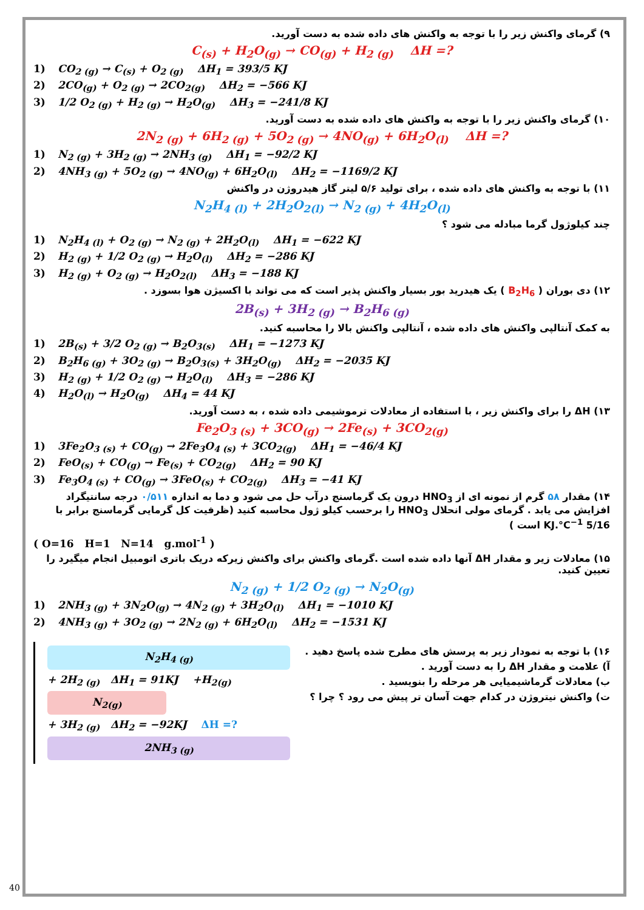۹) گرمای واکنش زیر را با توجه به واکنش های داده شده به دست آورید.
C<sub>(s)</sub> + H<sub>2</sub>O<sub>(g)</sub> → CO<sub>(g)</sub> + H<sub>2 (g)</sub> ΔH =?
1) CO<sub>2 (g)</sub> → C<sub>(s)</sub> + O<sub>2 (g)</sub> ΔH<sub>1</sub> = 393/5 KJ
2) 2CO<sub>(g)</sub> + O<sub>2 (g)</sub> → 2CO<sub>2(g)</sub> ΔH<sub>2</sub> = −566 KJ
3) 1/2 O<sub>2 (g)</sub> + H<sub>2 (g)</sub> → H<sub>2</sub>O<sub>(g)</sub> ΔH<sub>3</sub> = −241/8 KJ
۱۰) گرمای واکنش زیر را با توجه به واکنش های داده شده به دست آورید.
2N<sub>2 (g)</sub> + 6H<sub>2 (g)</sub> + 5O<sub>2 (g)</sub> → 4NO<sub>(g)</sub> + 6H<sub>2</sub>O<sub>(l)</sub> ΔH =?
1) N<sub>2 (g)</sub> + 3H<sub>2 (g)</sub> → 2NH<sub>3 (g)</sub> ΔH<sub>1</sub> = −92/2 KJ
2) 4NH<sub>3 (g)</sub> + 5O<sub>2 (g)</sub> → 4NO<sub>(g)</sub> + 6H<sub>2</sub>O<sub>(l)</sub> ΔH<sub>2</sub> = −1169/2 KJ
۱۱) با توجه به واکنش های داده شده ، برای تولید ۵/۶ لیتر گاز هیدروژن در واکنش
N<sub>2</sub>H<sub>4 (l)</sub> + 2H<sub>2</sub>O<sub>2(l)</sub> → N<sub>2 (g)</sub> + 4H<sub>2</sub>O<sub>(l)</sub>
چند کیلوژول گرما مبادله می شود ؟
1) N<sub>2</sub>H<sub>4 (l)</sub> + O<sub>2 (g)</sub> → N<sub>2 (g)</sub> + 2H<sub>2</sub>O<sub>(l)</sub> ΔH<sub>1</sub> = −622 KJ
2) H<sub>2 (g)</sub> + 1/2 O<sub>2 (g)</sub> → H<sub>2</sub>O<sub>(l)</sub> ΔH<sub>2</sub> = −286 KJ
3) H<sub>2 (g)</sub> + O<sub>2 (g)</sub> → H<sub>2</sub>O<sub>2(l)</sub> ΔH<sub>3</sub> = −188 KJ
۱۲) دی بوران ( B<sub>2</sub>H<sub>6</sub> ) یک هیدرید بور بسیار واکنش پذیر است که می تواند با اکسیژن هوا بسوزد .
2B<sub>(s)</sub> + 3H<sub>2 (g)</sub> → B<sub>2</sub>H<sub>6 (g)</sub>
به کمک آنتالپی واکنش های داده شده ، آنتالپی واکنش بالا را محاسبه کنید.
1) 2B<sub>(s)</sub> + 3/2 O<sub>2 (g)</sub> → B<sub>2</sub>O<sub>3(s)</sub> ΔH<sub>1</sub> = −1273 KJ
2) B<sub>2</sub>H<sub>6 (g)</sub> + 3O<sub>2 (g)</sub> → B<sub>2</sub>O<sub>3(s)</sub> + 3H<sub>2</sub>O<sub>(g)</sub> ΔH<sub>2</sub> = −2035 KJ
3) H<sub>2 (g)</sub> + 1/2 O<sub>2 (g)</sub> → H<sub>2</sub>O<sub>(l)</sub> ΔH<sub>3</sub> = −286 KJ
4) H<sub>2</sub>O<sub>(l)</sub> → H<sub>2</sub>O<sub>(g)</sub> ΔH<sub>4</sub> = 44 KJ
۱۳) ΔH را برای واکنش زیر ، با استفاده از معادلات ترموشیمی داده شده ، به دست آورید.
Fe<sub>2</sub>O<sub>3 (s)</sub> + 3CO<sub>(g)</sub> → 2Fe<sub>(s)</sub> + 3CO<sub>2(g)</sub>
1) 3Fe<sub>2</sub>O<sub>3 (s)</sub> + CO<sub>(g)</sub> → 2Fe<sub>3</sub>O<sub>4 (s)</sub> + 3CO<sub>2(g)</sub> ΔH<sub>1</sub> = −46/4 KJ
2) FeO<sub>(s)</sub> + CO<sub>(g)</sub> → Fe<sub>(s)</sub> + CO<sub>2(g)</sub> ΔH<sub>2</sub> = 90 KJ
3) Fe<sub>3</sub>O<sub>4 (s)</sub> + CO<sub>(g)</sub> → 3FeO<sub>(s)</sub> + CO<sub>2(g)</sub> ΔH<sub>3</sub> = −41 KJ
۱۴) مقدار ۵۸ گرم از نمونه ای از HNO<sub>3</sub> درون یک گرماسنج درآب حل می شود و دما به اندازه ۰/۵۱۱ درجه سانتیگراد افزایش می یابد . گرمای مولی انحلال HNO<sub>3</sub> را برحسب کیلو ژول محاسبه کنید (ظرفیت کل گرمایی گرماسنج برابر با 5/16 KJ.°C<sup>−1</sup> است )
( O=16 H=1 N=14 g.mol<sup>-1</sup> )
۱۵) معادلات زیر و مقدار ΔH آنها داده شده است .گرمای واکنش برای واکنش زیرکه دریک باتری اتومبیل انجام میگیرد را تعیین کنید.
N<sub>2 (g)</sub> + 1/2 O<sub>2 (g)</sub> → N<sub>2</sub>O<sub>(g)</sub>
1) 2NH<sub>3 (g)</sub> + 3N<sub>2</sub>O<sub>(g)</sub> → 4N<sub>2 (g)</sub> + 3H<sub>2</sub>O<sub>(l)</sub> ΔH<sub>1</sub> = −1010 KJ
2) 4NH<sub>3 (g)</sub> + 3O<sub>2 (g)</sub> → 2N<sub>2 (g)</sub> + 6H<sub>2</sub>O<sub>(l)</sub> ΔH<sub>2</sub> = −1531 KJ
N<sub>2</sub>H<sub>4 (g)</sub>
+ 2H<sub>2 (g)</sub> ΔH<sub>1</sub> = 91KJ +H<sub>2(g)</sub>
N<sub>2(g)</sub>
+ 3H<sub>2 (g)</sub> ΔH<sub>2</sub> = −92KJ ΔH =?
2NH<sub>3 (g)</sub>
۱۶) با توجه به نمودار زیر به پرسش های مطرح شده پاسخ دهید .
آ) علامت و مقدار ΔH را به دست آورید .
ب) معادلات گرماشیمیایی هر مرحله را بنویسید .
ت) واکنش نیتروژن در کدام جهت آسان تر پیش می رود ؟ چرا ؟
40